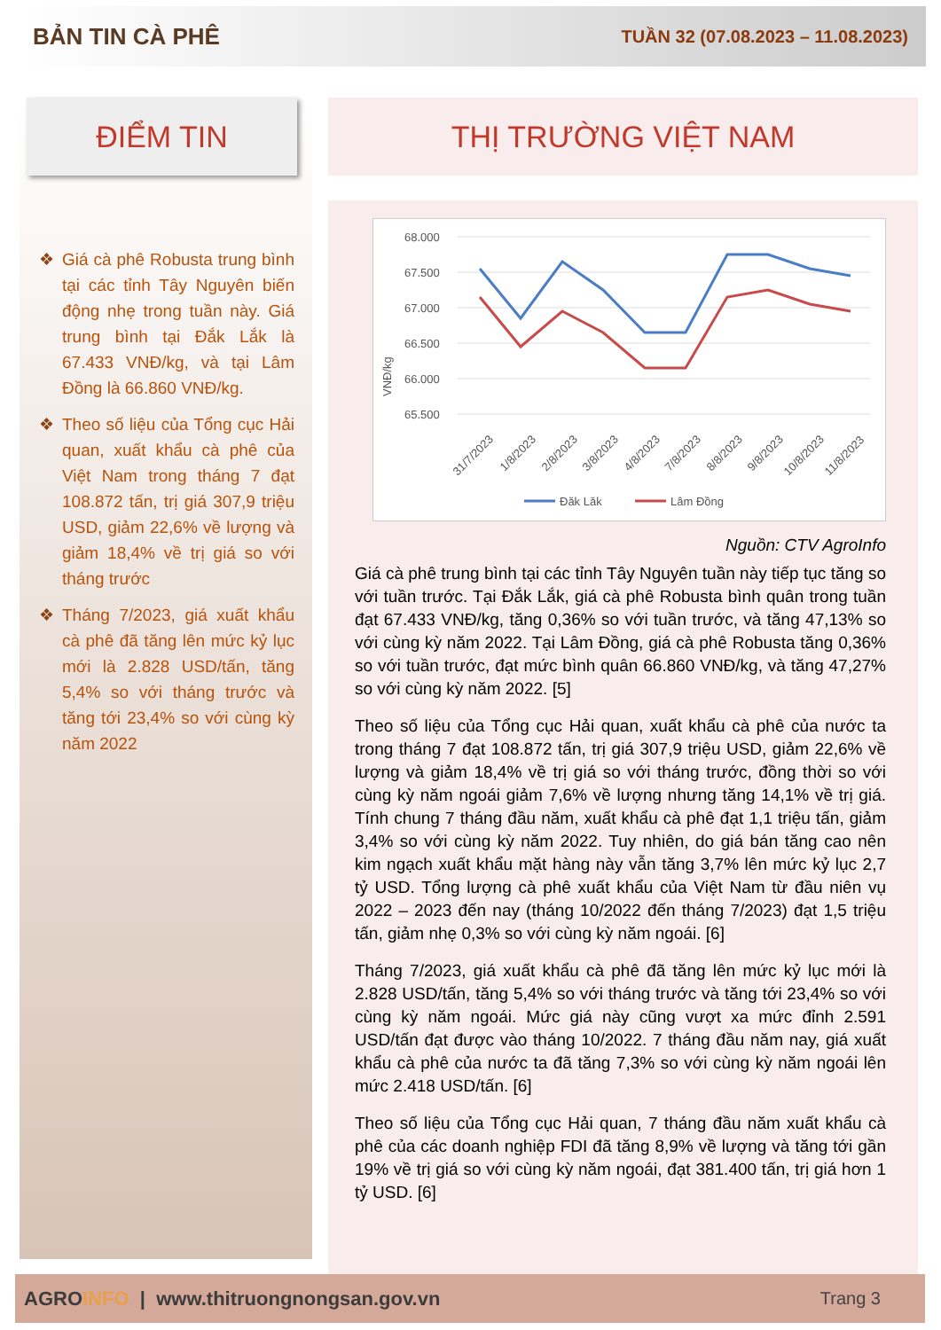BẢN TIN CÀ PHÊ TUẦN 32 (07.08.2023 – 11.08.2023)
ĐIỂM TIN
❖ Giá cà phê Robusta trung bình tại các tỉnh Tây Nguyên biến động nhẹ trong tuần này. Giá trung bình tại Đắk Lắk là 67.433 VNĐ/kg, và tại Lâm Đồng là 66.860 VNĐ/kg.
❖ Theo số liệu của Tổng cục Hải quan, xuất khẩu cà phê của Việt Nam trong tháng 7 đạt 108.872 tấn, trị giá 307,9 triệu USD, giảm 22,6% về lượng và giảm 18,4% về trị giá so với tháng trước
❖ Tháng 7/2023, giá xuất khẩu cà phê đã tăng lên mức kỷ lục mới là 2.828 USD/tấn, tăng 5,4% so với tháng trước và tăng tới 23,4% so với cùng kỳ năm 2022
THỊ TRƯỜNG VIỆT NAM
VNĐ/kg
68.000
67.500
67.000
66.500
66.000
65.500
31/7/2023
1/8/2023
2/8/2023
3/8/2023
4/8/2023
7/8/2023
8/8/2023
9/8/2023
10/8/2023
11/8/2023
Đăk Lăk
Lâm Đồng
Nguồn: CTV AgroInfo
Giá cà phê trung bình tại các tỉnh Tây Nguyên tuần này tiếp tục tăng so với tuần trước. Tại Đắk Lắk, giá cà phê Robusta bình quân trong tuần đạt 67.433 VNĐ/kg, tăng 0,36% so với tuần trước, và tăng 47,13% so với cùng kỳ năm 2022. Tại Lâm Đồng, giá cà phê Robusta tăng 0,36% so với tuần trước, đạt mức bình quân 66.860 VNĐ/kg, và tăng 47,27% so với cùng kỳ năm 2022. [5]
Theo số liệu của Tổng cục Hải quan, xuất khẩu cà phê của nước ta trong tháng 7 đạt 108.872 tấn, trị giá 307,9 triệu USD, giảm 22,6% về lượng và giảm 18,4% về trị giá so với tháng trước, đồng thời so với cùng kỳ năm ngoái giảm 7,6% về lượng nhưng tăng 14,1% về trị giá. Tính chung 7 tháng đầu năm, xuất khẩu cà phê đạt 1,1 triệu tấn, giảm 3,4% so với cùng kỳ năm 2022. Tuy nhiên, do giá bán tăng cao nên kim ngạch xuất khẩu mặt hàng này vẫn tăng 3,7% lên mức kỷ lục 2,7 tỷ USD. Tổng lượng cà phê xuất khẩu của Việt Nam từ đầu niên vụ 2022 – 2023 đến nay (tháng 10/2022 đến tháng 7/2023) đạt 1,5 triệu tấn, giảm nhẹ 0,3% so với cùng kỳ năm ngoái. [6]
Tháng 7/2023, giá xuất khẩu cà phê đã tăng lên mức kỷ lục mới là 2.828 USD/tấn, tăng 5,4% so với tháng trước và tăng tới 23,4% so với cùng kỳ năm ngoái. Mức giá này cũng vượt xa mức đỉnh 2.591 USD/tấn đạt được vào tháng 10/2022. 7 tháng đầu năm nay, giá xuất khẩu cà phê của nước ta đã tăng 7,3% so với cùng kỳ năm ngoái lên mức 2.418 USD/tấn. [6]
Theo số liệu của Tổng cục Hải quan, 7 tháng đầu năm xuất khẩu cà phê của các doanh nghiệp FDI đã tăng 8,9% về lượng và tăng tới gần 19% về trị giá so với cùng kỳ năm ngoái, đạt 381.400 tấn, trị giá hơn 1 tỷ USD. [6]
AGROINFO | www.thitruongnongsan.gov.vn Trang 3